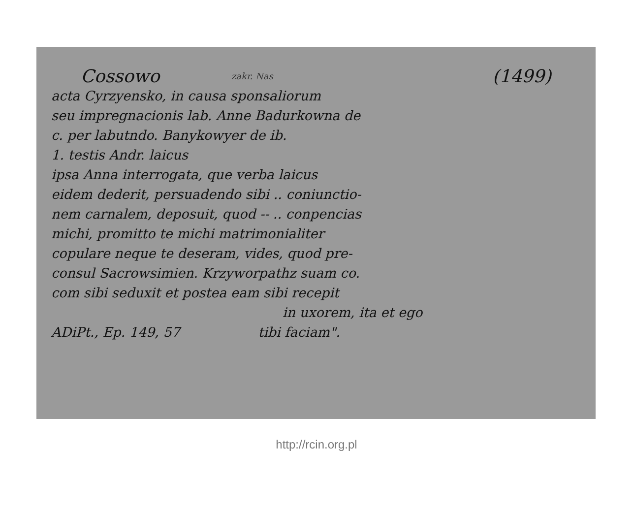Cossowo zakr. Nas (1499)
acta Cyrzyensko, in causa sponsaliorum
seu impregnacionis lab. Anne Badurkowna de
c. per labutndo. Banykowyer de ib.
1. testis Andr. laicus
ipsa Anna interrogata, que verba laicus
eidem dederit, persuadendo sibi .. coniunctio-
nem carnalem, deposuit, quod -- .. conpencias
michi, promitto te michi matrimonialiter
copulare neque te deseram, vides, quod pre-
consul Sacrowsimien. Krzyworpathz suam co.
com sibi seduxit et postea eam sibi recepit
in uxorem, ita et ego
ADiPt., Ep. 149, 57 tibi faciam".
http://rcin.org.pl